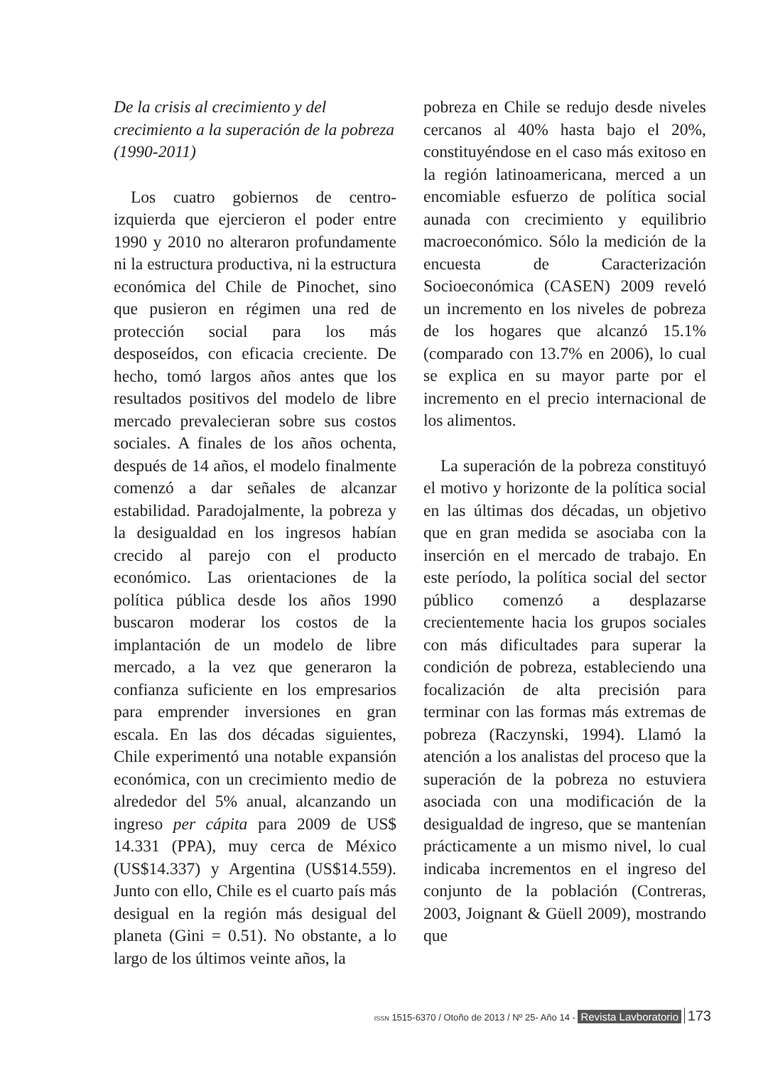De la crisis al crecimiento y del crecimiento a la superación de la pobreza (1990-2011)
Los cuatro gobiernos de centro-izquierda que ejercieron el poder entre 1990 y 2010 no alteraron profundamente ni la estructura productiva, ni la estructura económica del Chile de Pinochet, sino que pusieron en régimen una red de protección social para los más desposeídos, con eficacia creciente. De hecho, tomó largos años antes que los resultados positivos del modelo de libre mercado prevalecieran sobre sus costos sociales. A finales de los años ochenta, después de 14 años, el modelo finalmente comenzó a dar señales de alcanzar estabilidad. Paradojalmente, la pobreza y la desigualdad en los ingresos habían crecido al parejo con el producto económico. Las orientaciones de la política pública desde los años 1990 buscaron moderar los costos de la implantación de un modelo de libre mercado, a la vez que generaron la confianza suficiente en los empresarios para emprender inversiones en gran escala. En las dos décadas siguientes, Chile experimentó una notable expansión económica, con un crecimiento medio de alrededor del 5% anual, alcanzando un ingreso per cápita para 2009 de US$ 14.331 (PPA), muy cerca de México (US$14.337) y Argentina (US$14.559). Junto con ello, Chile es el cuarto país más desigual en la región más desigual del planeta (Gini = 0.51). No obstante, a lo largo de los últimos veinte años, la
pobreza en Chile se redujo desde niveles cercanos al 40% hasta bajo el 20%, constituyéndose en el caso más exitoso en la región latinoamericana, merced a un encomiable esfuerzo de política social aunada con crecimiento y equilibrio macroeconómico. Sólo la medición de la encuesta de Caracterización Socioeconómica (CASEN) 2009 reveló un incremento en los niveles de pobreza de los hogares que alcanzó 15.1% (comparado con 13.7% en 2006), lo cual se explica en su mayor parte por el incremento en el precio internacional de los alimentos.
La superación de la pobreza constituyó el motivo y horizonte de la política social en las últimas dos décadas, un objetivo que en gran medida se asociaba con la inserción en el mercado de trabajo. En este período, la política social del sector público comenzó a desplazarse crecientemente hacia los grupos sociales con más dificultades para superar la condición de pobreza, estableciendo una focalización de alta precisión para terminar con las formas más extremas de pobreza (Raczynski, 1994). Llamó la atención a los analistas del proceso que la superación de la pobreza no estuviera asociada con una modificación de la desigualdad de ingreso, que se mantenían prácticamente a un mismo nivel, lo cual indicaba incrementos en el ingreso del conjunto de la población (Contreras, 2003, Joignant & Güell 2009), mostrando que
ISSN 1515-6370 / Otoño de 2013 / Nº 25- Año 14 - Revista Lavboratorio 173